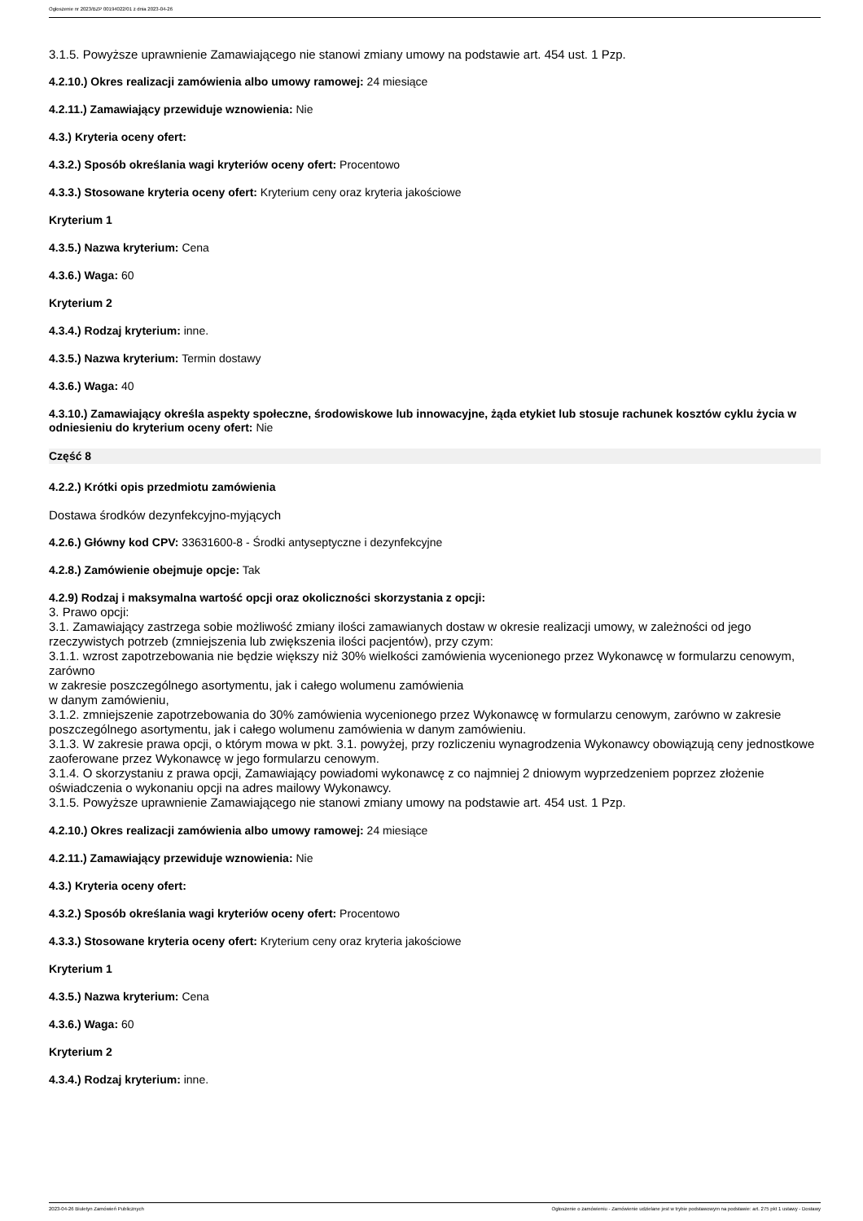Ogłoszenie nr 2023/BZP 00194022/01 z dnia 2023-04-26
3.1.5. Powyższe uprawnienie Zamawiającego nie stanowi zmiany umowy na podstawie art. 454 ust. 1 Pzp.
4.2.10.) Okres realizacji zamówienia albo umowy ramowej: 24 miesiące
4.2.11.) Zamawiający przewiduje wznowienia: Nie
4.3.) Kryteria oceny ofert:
4.3.2.) Sposób określania wagi kryteriów oceny ofert: Procentowo
4.3.3.) Stosowane kryteria oceny ofert: Kryterium ceny oraz kryteria jakościowe
Kryterium 1
4.3.5.) Nazwa kryterium: Cena
4.3.6.) Waga: 60
Kryterium 2
4.3.4.) Rodzaj kryterium: inne.
4.3.5.) Nazwa kryterium: Termin dostawy
4.3.6.) Waga: 40
4.3.10.) Zamawiający określa aspekty społeczne, środowiskowe lub innowacyjne, żąda etykiet lub stosuje rachunek kosztów cyklu życia w odniesieniu do kryterium oceny ofert: Nie
Część 8
4.2.2.) Krótki opis przedmiotu zamówienia
Dostawa środków dezynfekcyjno-myjących
4.2.6.) Główny kod CPV: 33631600-8 - Środki antyseptyczne i dezynfekcyjne
4.2.8.) Zamówienie obejmuje opcje: Tak
4.2.9) Rodzaj i maksymalna wartość opcji oraz okoliczności skorzystania z opcji:
3. Prawo opcji:
3.1. Zamawiający zastrzega sobie możliwość zmiany ilości zamawianych dostaw w okresie realizacji umowy, w zależności od jego rzeczywistych potrzeb (zmniejszenia lub zwiększenia ilości pacjentów), przy czym:
3.1.1. wzrost zapotrzebowania nie będzie większy niż 30% wielkości zamówienia wycenionego przez Wykonawcę w formularzu cenowym, zarówno
w zakresie poszczególnego asortymentu, jak i całego wolumenu zamówienia
w danym zamówieniu,
3.1.2. zmniejszenie zapotrzebowania do 30% zamówienia wycenionego przez Wykonawcę w formularzu cenowym, zarówno w zakresie poszczególnego asortymentu, jak i całego wolumenu zamówienia w danym zamówieniu.
3.1.3. W zakresie prawa opcji, o którym mowa w pkt. 3.1. powyżej, przy rozliczeniu wynagrodzenia Wykonawcy obowiązują ceny jednostkowe zaoferowane przez Wykonawcę w jego formularzu cenowym.
3.1.4. O skorzystaniu z prawa opcji, Zamawiający powiadomi wykonawcę z co najmniej 2 dniowym wyprzedzeniem poprzez złożenie oświadczenia o wykonaniu opcji na adres mailowy Wykonawcy.
3.1.5. Powyższe uprawnienie Zamawiającego nie stanowi zmiany umowy na podstawie art. 454 ust. 1 Pzp.
4.2.10.) Okres realizacji zamówienia albo umowy ramowej: 24 miesiące
4.2.11.) Zamawiający przewiduje wznowienia: Nie
4.3.) Kryteria oceny ofert:
4.3.2.) Sposób określania wagi kryteriów oceny ofert: Procentowo
4.3.3.) Stosowane kryteria oceny ofert: Kryterium ceny oraz kryteria jakościowe
Kryterium 1
4.3.5.) Nazwa kryterium: Cena
4.3.6.) Waga: 60
Kryterium 2
4.3.4.) Rodzaj kryterium: inne.
2023-04-26 Biuletyn Zamówień Publicznych Ogłoszenie o zamówieniu - Zamówienie udzielane jest w trybie podstawowym na podstawie: art. 275 pkt 1 ustawy - Dostawy